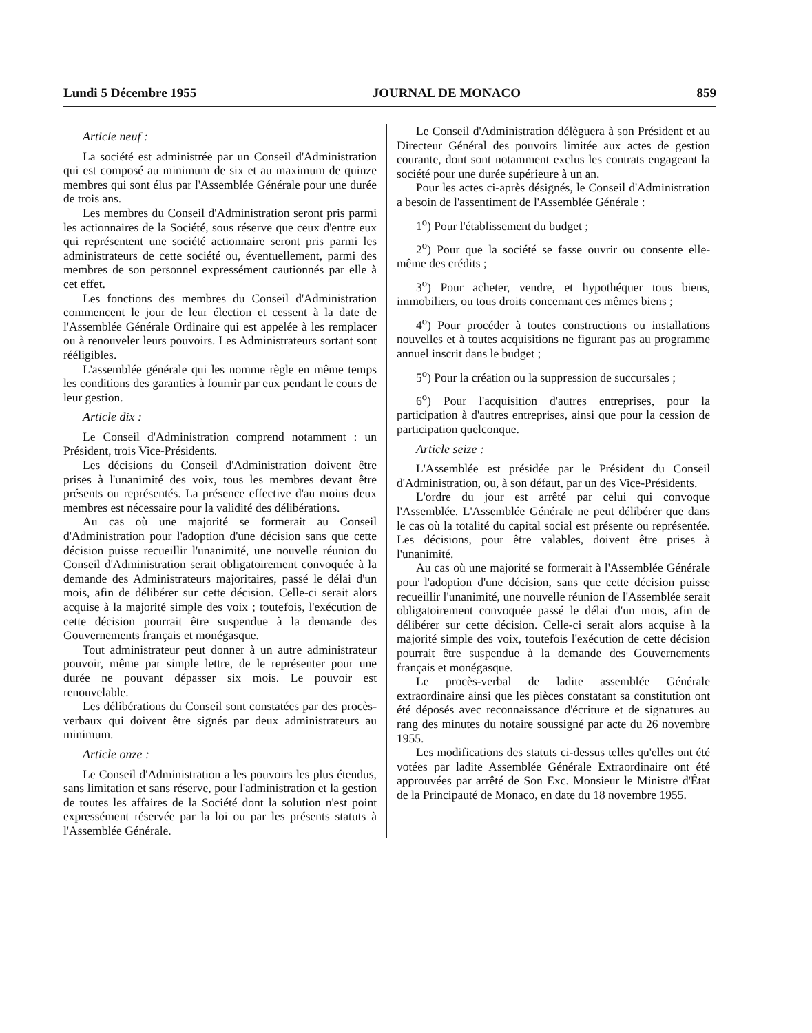Lundi 5 Décembre 1955 JOURNAL DE MONACO 859
Article neuf :
La société est administrée par un Conseil d'Administration qui est composé au minimum de six et au maximum de quinze membres qui sont élus par l'Assemblée Générale pour une durée de trois ans.
Les membres du Conseil d'Administration seront pris parmi les actionnaires de la Société, sous réserve que ceux d'entre eux qui représentent une société actionnaire seront pris parmi les administrateurs de cette société ou, éventuellement, parmi des membres de son personnel expressément cautionnés par elle à cet effet.
Les fonctions des membres du Conseil d'Administration commencent le jour de leur élection et cessent à la date de l'Assemblée Générale Ordinaire qui est appelée à les remplacer ou à renouveler leurs pouvoirs. Les Administrateurs sortant sont rééligibles.
L'assemblée générale qui les nomme règle en même temps les conditions des garanties à fournir par eux pendant le cours de leur gestion.
Article dix :
Le Conseil d'Administration comprend notamment : un Président, trois Vice-Présidents.
Les décisions du Conseil d'Administration doivent être prises à l'unanimité des voix, tous les membres devant être présents ou représentés. La présence effective d'au moins deux membres est nécessaire pour la validité des délibérations.
Au cas où une majorité se formerait au Conseil d'Administration pour l'adoption d'une décision sans que cette décision puisse recueillir l'unanimité, une nouvelle réunion du Conseil d'Administration serait obligatoirement convoquée à la demande des Administrateurs majoritaires, passé le délai d'un mois, afin de délibérer sur cette décision. Celle-ci serait alors acquise à la majorité simple des voix ; toutefois, l'exécution de cette décision pourrait être suspendue à la demande des Gouvernements français et monégasque.
Tout administrateur peut donner à un autre administrateur pouvoir, même par simple lettre, de le représenter pour une durée ne pouvant dépasser six mois. Le pouvoir est renouvelable.
Les délibérations du Conseil sont constatées par des procès-verbaux qui doivent être signés par deux administrateurs au minimum.
Article onze :
Le Conseil d'Administration a les pouvoirs les plus étendus, sans limitation et sans réserve, pour l'administration et la gestion de toutes les affaires de la Société dont la solution n'est point expressément réservée par la loi ou par les présents statuts à l'Assemblée Générale.
Le Conseil d'Administration délèguera à son Président et au Directeur Général des pouvoirs limitée aux actes de gestion courante, dont sont notamment exclus les contrats engageant la société pour une durée supérieure à un an.
Pour les actes ci-après désignés, le Conseil d'Administration a besoin de l'assentiment de l'Assemblée Générale :
1<sup>o</sup>) Pour l'établissement du budget ;
2<sup>o</sup>) Pour que la société se fasse ouvrir ou consente elle-même des crédits ;
3<sup>o</sup>) Pour acheter, vendre, et hypothéquer tous biens, immobiliers, ou tous droits concernant ces mêmes biens ;
4<sup>o</sup>) Pour procéder à toutes constructions ou installations nouvelles et à toutes acquisitions ne figurant pas au programme annuel inscrit dans le budget ;
5<sup>o</sup>) Pour la création ou la suppression de succursales ;
6<sup>o</sup>) Pour l'acquisition d'autres entreprises, pour la participation à d'autres entreprises, ainsi que pour la cession de participation quelconque.
Article seize :
L'Assemblée est présidée par le Président du Conseil d'Administration, ou, à son défaut, par un des Vice-Présidents.
L'ordre du jour est arrêté par celui qui convoque l'Assemblée. L'Assemblée Générale ne peut délibérer que dans le cas où la totalité du capital social est présente ou représentée. Les décisions, pour être valables, doivent être prises à l'unanimité.
Au cas où une majorité se formerait à l'Assemblée Générale pour l'adoption d'une décision, sans que cette décision puisse recueillir l'unanimité, une nouvelle réunion de l'Assemblée serait obligatoirement convoquée passé le délai d'un mois, afin de délibérer sur cette décision. Celle-ci serait alors acquise à la majorité simple des voix, toutefois l'exécution de cette décision pourrait être suspendue à la demande des Gouvernements français et monégasque.
Le procès-verbal de ladite assemblée Générale extraordinaire ainsi que les pièces constatant sa constitution ont été déposés avec reconnaissance d'écriture et de signatures au rang des minutes du notaire soussigné par acte du 26 novembre 1955.
Les modifications des statuts ci-dessus telles qu'elles ont été votées par ladite Assemblée Générale Extraordinaire ont été approuvées par arrêté de Son Exc. Monsieur le Ministre d'État de la Principauté de Monaco, en date du 18 novembre 1955.